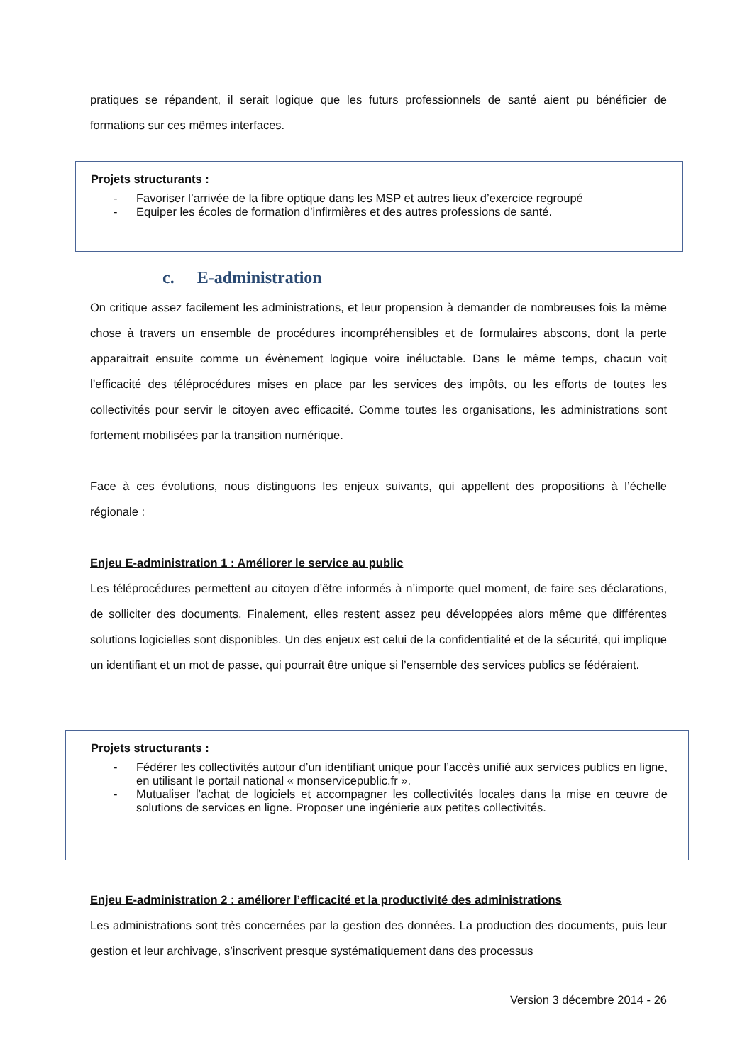pratiques se répandent, il serait logique que les futurs professionnels de santé aient pu bénéficier de formations sur ces mêmes interfaces.
Projets structurants :
- Favoriser l’arrivée de la fibre optique dans les MSP et autres lieux d’exercice regroupé
- Equiper les écoles de formation d’infirmières et des autres professions de santé.
c. E-administration
On critique assez facilement les administrations, et leur propension à demander de nombreuses fois la même chose à travers un ensemble de procédures incompréhensibles et de formulaires abscons, dont la perte apparaitrait ensuite comme un évènement logique voire inéluctable. Dans le même temps, chacun voit l’efficacité des téléprocédures mises en place par les services des impôts, ou les efforts de toutes les collectivités pour servir le citoyen avec efficacité. Comme toutes les organisations, les administrations sont fortement mobilisées par la transition numérique.
Face à ces évolutions, nous distinguons les enjeux suivants, qui appellent des propositions à l’échelle régionale :
Enjeu E-administration 1 : Améliorer le service au public
Les téléprocédures permettent au citoyen d’être informés à n’importe quel moment, de faire ses déclarations, de solliciter des documents. Finalement, elles restent assez peu développées alors même que différentes solutions logicielles sont disponibles. Un des enjeux est celui de la confidentialité et de la sécurité, qui implique un identifiant et un mot de passe, qui pourrait être unique si l’ensemble des services publics se fédéraient.
Projets structurants :
- Fédérer les collectivités autour d’un identifiant unique pour l’accès unifié aux services publics en ligne, en utilisant le portail national « monservicepublic.fr ».
- Mutualiser l’achat de logiciels et accompagner les collectivités locales dans la mise en œuvre de solutions de services en ligne. Proposer une ingénierie aux petites collectivités.
Enjeu E-administration 2 : améliorer l’efficacité et la productivité des administrations
Les administrations sont très concernées par la gestion des données. La production des documents, puis leur gestion et leur archivage, s’inscrivent presque systématiquement dans des processus
Version 3 décembre 2014 - 26